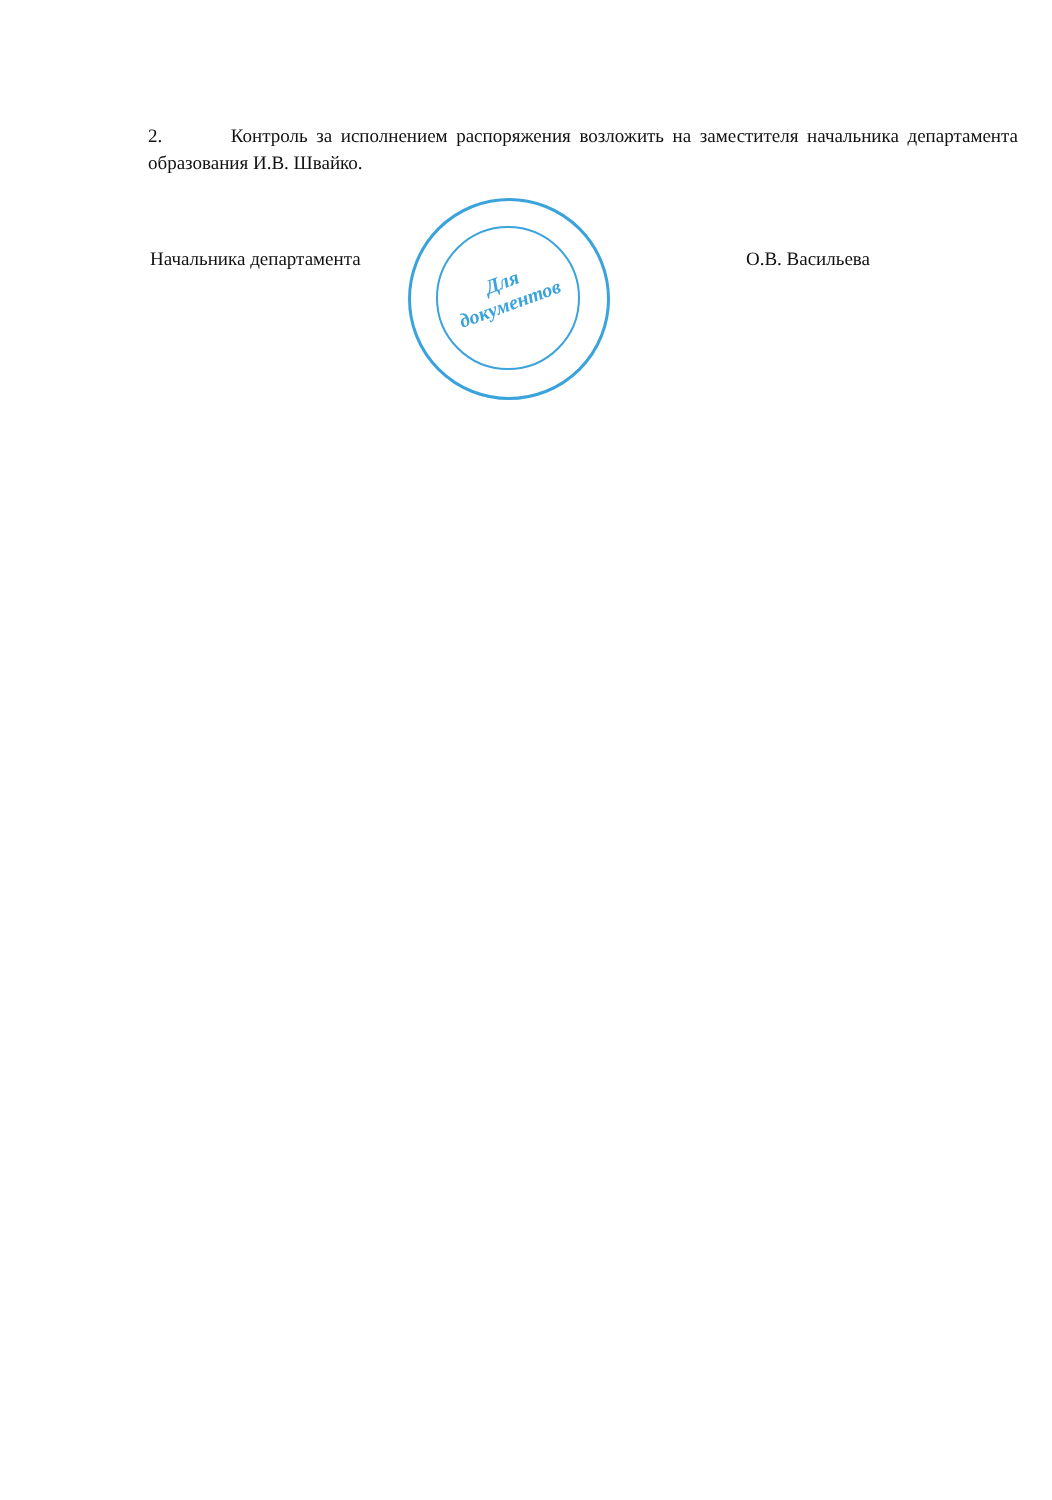2. Контроль за исполнением распоряжения возложить на заместителя начальника департамента образования И.В. Швайко.
Для документов
Начальника департамента О.В. Васильева